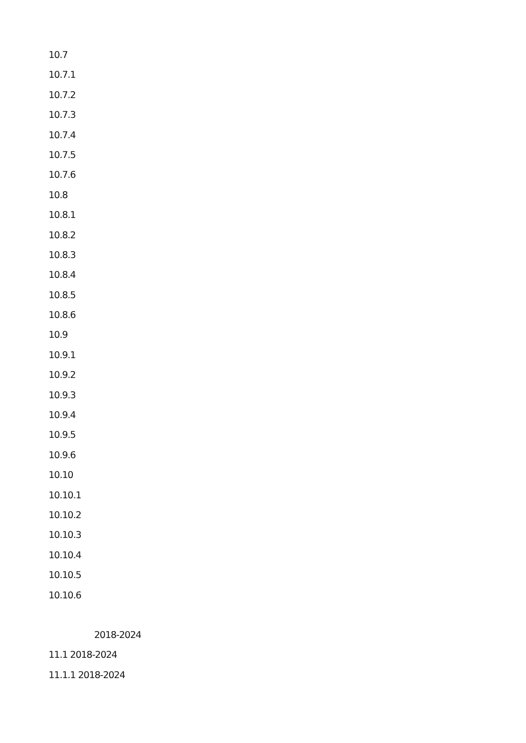10.7
10.7.1
10.7.2
10.7.3
10.7.4
10.7.5
10.7.6
10.8
10.8.1
10.8.2
10.8.3
10.8.4
10.8.5
10.8.6
10.9
10.9.1
10.9.2
10.9.3
10.9.4
10.9.5
10.9.6
10.10
10.10.1
10.10.2
10.10.3
10.10.4
10.10.5
10.10.6
2018-2024
11.1 2018-2024
11.1.1 2018-2024